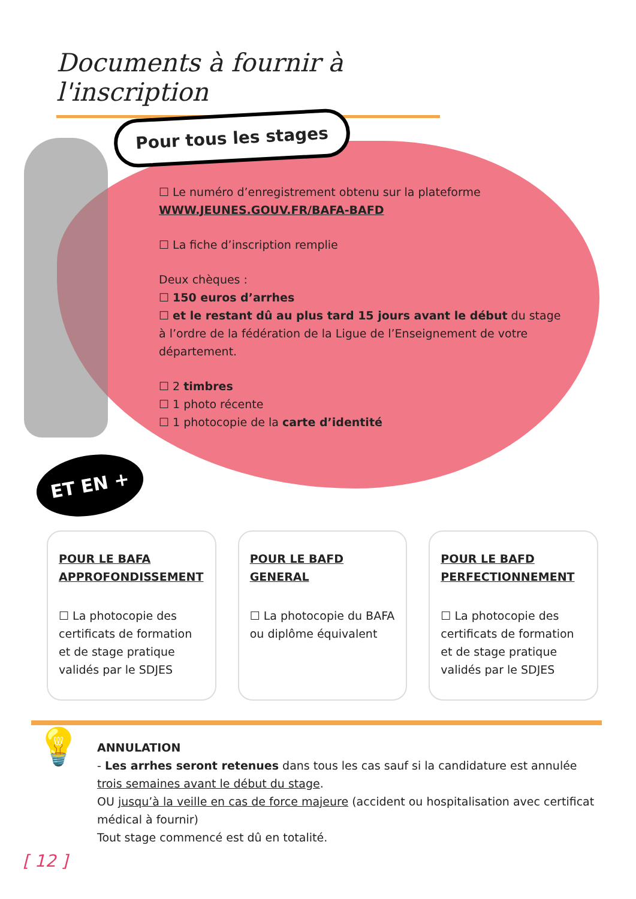Documents à fournir à l'inscription
Pour tous les stages
☐ Le numéro d’enregistrement obtenu sur la plateforme
WWW.JEUNES.GOUV.FR/BAFA-BAFD
☐ La fiche d’inscription remplie
Deux chèques :
☐ 150 euros d’arrhes
☐ et le restant dû au plus tard 15 jours avant le début du stage
à l’ordre de la fédération de la Ligue de l’Enseignement de votre département.
☐ 2 timbres
☐ 1 photo récente
☐ 1 photocopie de la carte d’identité
ET EN +
POUR LE BAFA APPROFONDISSEMENT
☐ La photocopie des certificats de formation et de stage pratique validés par le SDJES
POUR LE BAFD GENERAL
☐ La photocopie du BAFA ou diplôme équivalent
POUR LE BAFD PERFECTIONNEMENT
☐ La photocopie des certificats de formation et de stage pratique validés par le SDJES
💡
ANNULATION
- Les arrhes seront retenues dans tous les cas sauf si la candidature est annulée trois semaines avant le début du stage.
OU jusqu’à la veille en cas de force majeure (accident ou hospitalisation avec certificat médical à fournir)
Tout stage commencé est dû en totalité.
[ 12 ]